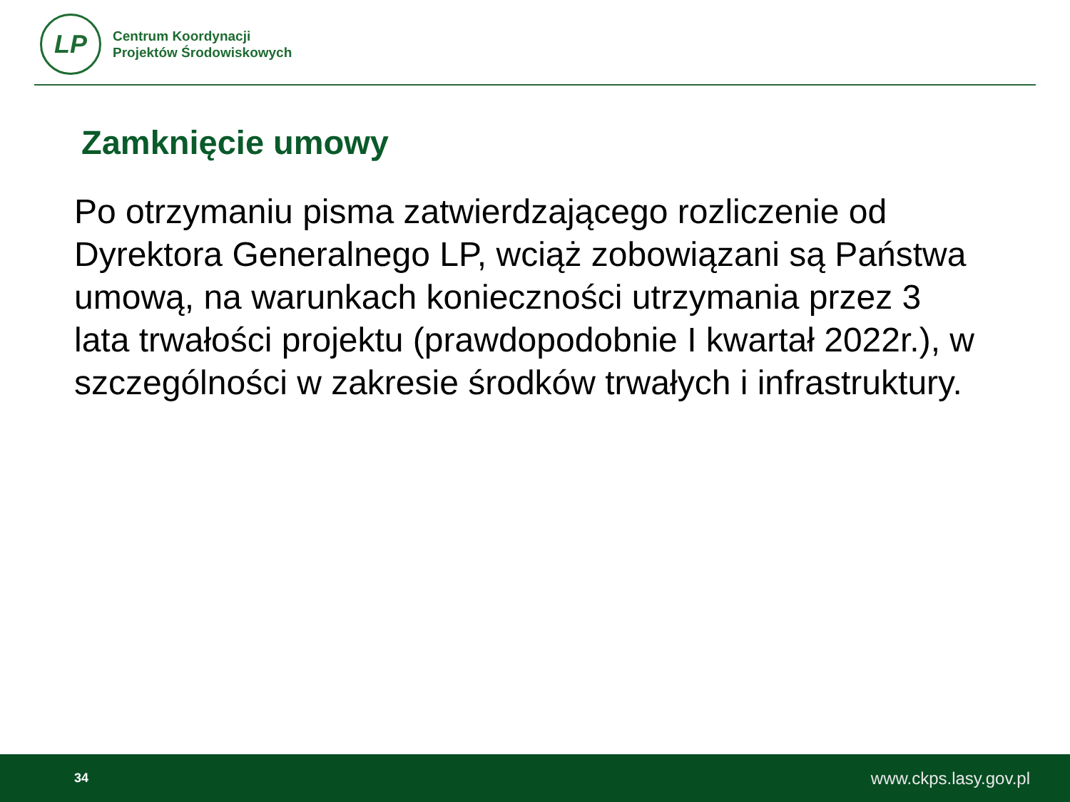LP
Centrum Koordynacji
Projektów Środowiskowych
Zamknięcie umowy
Po otrzymaniu pisma zatwierdzającego rozliczenie od Dyrektora Generalnego LP, wciąż zobowiązani są Państwa umową, na warunkach konieczności utrzymania przez 3 lata trwałości projektu (prawdopodobnie I kwartał 2022r.), w szczególności w zakresie środków trwałych i infrastruktury.
34 www.ckps.lasy.gov.pl